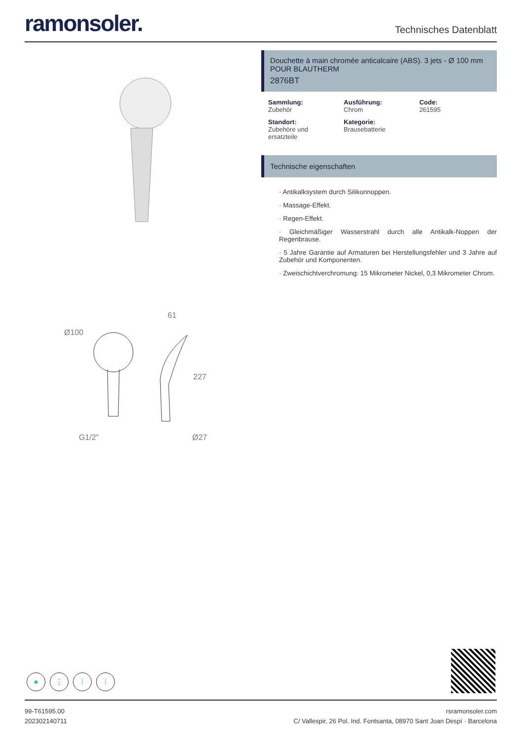ramonsoler.
Technisches Datenblatt
Ø100
61
227
G1/2"
Ø27
Douchette à main chromée anticalcaire (ABS). 3 jets - Ø 100 mm POUR BLAUTHERM
2876BT
Sammlung:
Zubehör
Ausführung:
Chrom
Code:
261595
Standort:
Zubehöre und ersatzteile
Kategorie:
Brausebatterie
Technische eigenschaften
· Antikalksystem durch Silikonnoppen.
· Massage-Effekt.
· Regen-Effekt.
· Gleichmäßiger Wasserstrahl durch alle Antikalk-Noppen der Regenbrause.
· 5 Jahre Garantie auf Armaturen bei Herstellungsfehler und 3 Jahre auf Zubehör und Komponenten.
· Zweischichtverchromung: 15 Mikrometer Nickel, 0,3 Mikrometer Chrom.
● ⋮ ⁞ ⁞
99-T61595.00
202302140711
rsramonsoler.com
C/ Vallespir, 26 Pol. Ind. Fontsanta, 08970 Sant Joan Despí · Barcelona